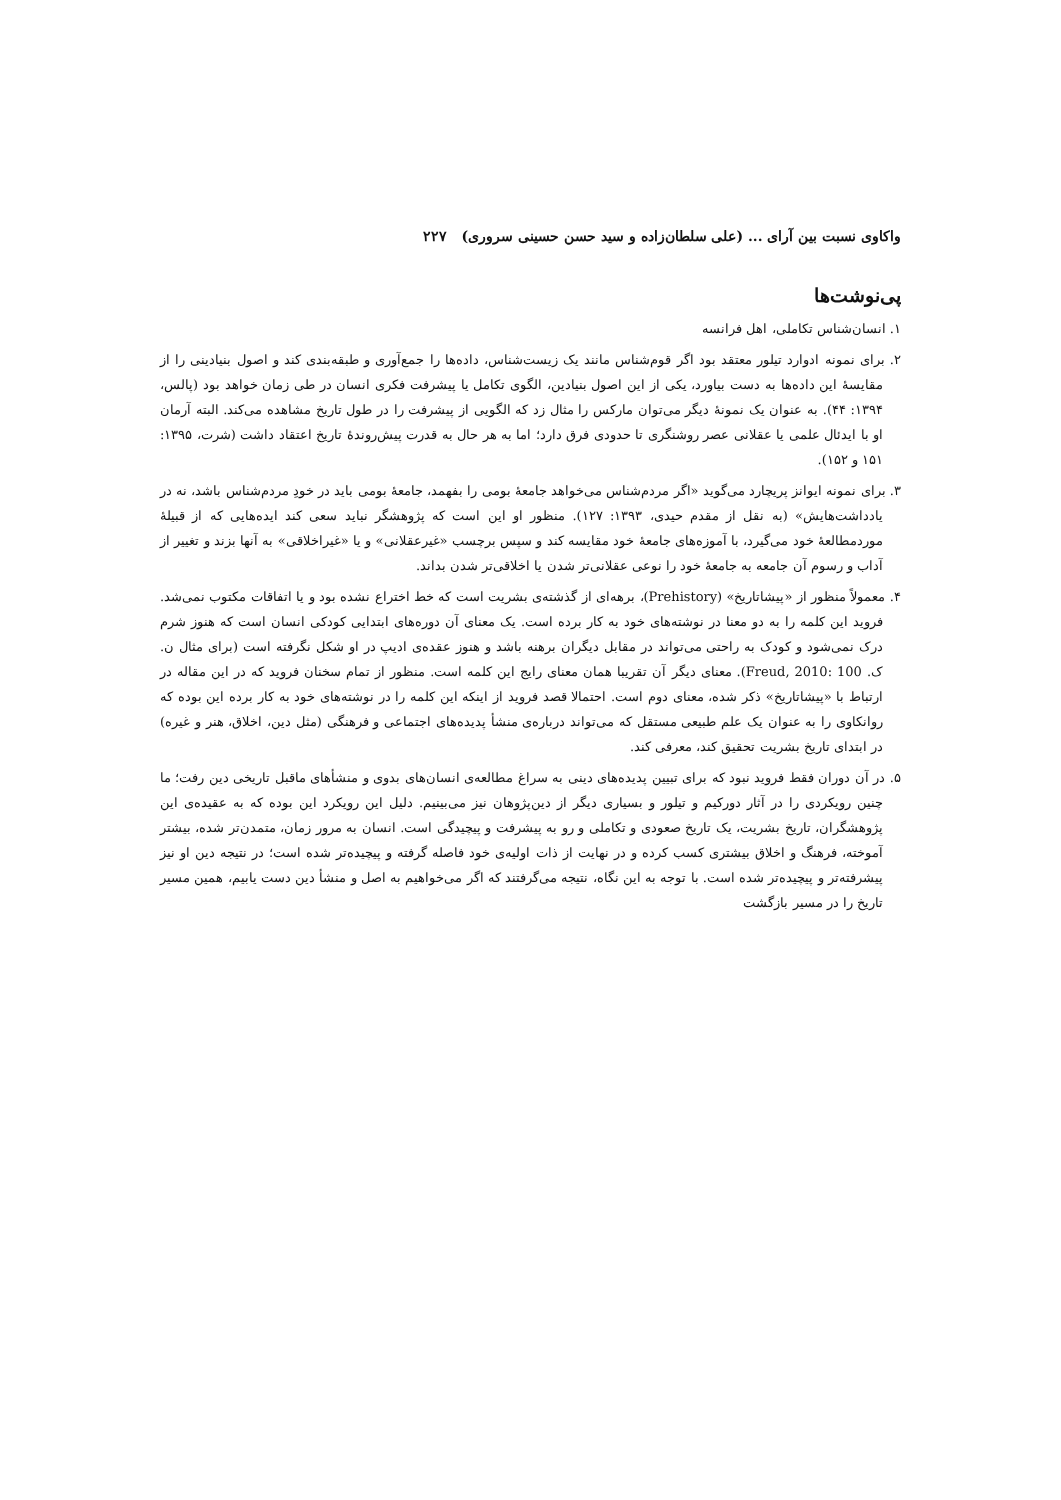واکاوی نسبت بین آرای ... (علی سلطان‌زاده و سید حسن حسینی سروری) ۲۲۷
پی‌نوشت‌ها
۱. انسان‌شناس تکاملی، اهل فرانسه
۲. برای نمونه ادوارد تیلور معتقد بود اگر قوم‌شناس مانند یک زیست‌شناس، داده‌ها را جمع‌آوری و طبقه‌بندی کند و اصول بنیادینی را از مقایسهٔ این داده‌ها به دست بیاورد، یکی از این اصول بنیادین، الگوی تکامل یا پیشرفت فکری انسان در طی زمان خواهد بود (پالس، ۱۳۹۴: ۴۴). به عنوان یک نمونهٔ دیگر می‌توان مارکس را مثال زد که الگویی از پیشرفت را در طول تاریخ مشاهده می‌کند. البته آرمان او با ایدئال علمی یا عقلانی عصر روشنگری تا حدودی فرق دارد؛ اما به هر حال به قدرت پیش‌روندهٔ تاریخ اعتقاد داشت (شرت، ۱۳۹۵: ۱۵۱ و ۱۵۲).
۳. برای نمونه ایوانز پریچارد می‌گوید «اگر مردم‌شناس می‌خواهد جامعهٔ بومی را بفهمد، جامعهٔ بومی باید در خودِ مردم‌شناس باشد، نه در یادداشت‌هایش» (به نقل از مقدم حیدی، ۱۳۹۳: ۱۲۷). منظور او این است که پژوهشگر نباید سعی کند ایده‌هایی که از قبیلهٔ موردمطالعهٔ خود می‌گیرد، با آموزه‌های جامعهٔ خود مقایسه کند و سپس برچسب «غیرعقلانی» و یا «غیراخلاقی» به آنها بزند و تغییر از آداب و رسوم آن جامعه به جامعهٔ خود را نوعی عقلانی‌تر شدن یا اخلاقی‌تر شدن بداند.
۴. معمولاً منظور از «پیشاتاریخ» (Prehistory)، برهه‌ای از گذشته‌ی بشریت است که خط اختراع نشده بود و یا اتفاقات مکتوب نمی‌شد. فروید این کلمه را به دو معنا در نوشته‌های خود به کار برده است. یک معنای آن دوره‌های ابتدایی کودکی انسان است که هنوز شرم درک نمی‌شود و کودک به راحتی می‌تواند در مقابل دیگران برهنه باشد و هنوز عقده‌ی ادیپ در او شکل نگرفته است (برای مثال ن. ک. Freud, 2010: 100). معنای دیگر آن تقریبا همان معنای رایج این کلمه است. منظور از تمام سخنان فروید که در این مقاله در ارتباط با «پیشاتاریخ» ذکر شده، معنای دوم است. احتمالا قصد فروید از اینکه این کلمه را در نوشته‌های خود به کار برده این بوده که روانکاوی را به عنوان یک علم طبیعی مستقل که می‌تواند درباره‌ی منشأ پدیده‌های اجتماعی و فرهنگی (مثل دین، اخلاق، هنر و غیره) در ابتدای تاریخ بشریت تحقیق کند، معرفی کند.
۵. در آن دوران فقط فروید نبود که برای تبیین پدیده‌های دینی به سراغ مطالعه‌ی انسان‌های بدوی و منشأهای ماقبل تاریخی دین رفت؛ ما چنین رویکردی را در آثار دورکیم و تیلور و بسیاری دیگر از دین‌پژوهان نیز می‌بینیم. دلیل این رویکرد این بوده که به عقیده‌ی این پژوهشگران، تاریخ بشریت، یک تاریخ صعودی و تکاملی و رو به پیشرفت و پیچیدگی است. انسان به مرور زمان، متمدن‌تر شده، بیشتر آموخته، فرهنگ و اخلاق بیشتری کسب کرده و در نهایت از ذات اولیه‌ی خود فاصله گرفته و پیچیده‌تر شده است؛ در نتیجه دین او نیز پیشرفته‌تر و پیچیده‌تر شده است. با توجه به این نگاه، نتیجه می‌گرفتند که اگر می‌خواهیم به اصل و منشأ دین دست یابیم، همین مسیر تاریخ را در مسیر بازگشت